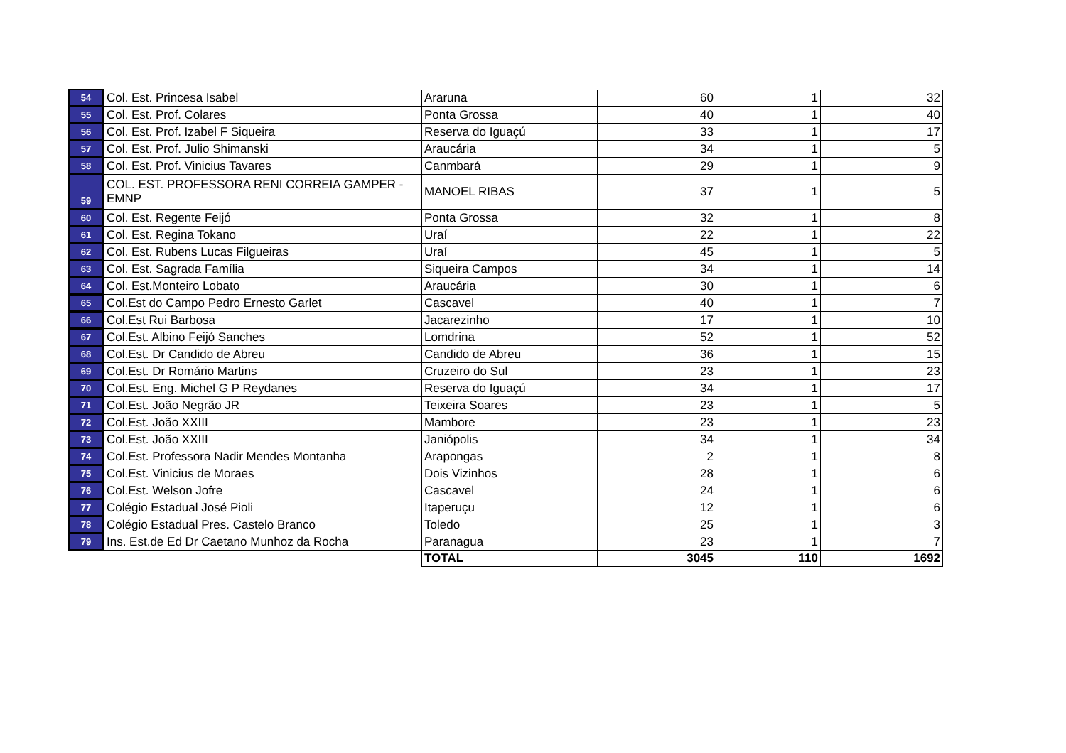| 54 | Col. Est. Princesa Isabel | Araruna | 60 | 1 | 32 |
| 55 | Col. Est. Prof. Colares | Ponta Grossa | 40 | 1 | 40 |
| 56 | Col. Est. Prof. Izabel F Siqueira | Reserva do Iguaçú | 33 | 1 | 17 |
| 57 | Col. Est. Prof. Julio Shimanski | Araucária | 34 | 1 | 5 |
| 58 | Col. Est. Prof. Vinicius Tavares | Canmbará | 29 | 1 | 9 |
| 59 | COL. EST. PROFESSORA RENI CORREIA GAMPER - EMNP | MANOEL RIBAS | 37 | 1 | 5 |
| 60 | Col. Est. Regente Feijó | Ponta Grossa | 32 | 1 | 8 |
| 61 | Col. Est. Regina Tokano | Uraí | 22 | 1 | 22 |
| 62 | Col. Est. Rubens Lucas Filgueiras | Uraí | 45 | 1 | 5 |
| 63 | Col. Est. Sagrada Família | Siqueira Campos | 34 | 1 | 14 |
| 64 | Col. Est.Monteiro Lobato | Araucária | 30 | 1 | 6 |
| 65 | Col.Est do Campo Pedro Ernesto Garlet | Cascavel | 40 | 1 | 7 |
| 66 | Col.Est Rui Barbosa | Jacarezinho | 17 | 1 | 10 |
| 67 | Col.Est. Albino Feijó Sanches | Lomdrina | 52 | 1 | 52 |
| 68 | Col.Est. Dr Candido de Abreu | Candido de Abreu | 36 | 1 | 15 |
| 69 | Col.Est. Dr Romário Martins | Cruzeiro do Sul | 23 | 1 | 23 |
| 70 | Col.Est. Eng. Michel G P Reydanes | Reserva do Iguaçú | 34 | 1 | 17 |
| 71 | Col.Est. João Negrão JR | Teixeira Soares | 23 | 1 | 5 |
| 72 | Col.Est. João XXIII | Mambore | 23 | 1 | 23 |
| 73 | Col.Est. João XXIII | Janiópolis | 34 | 1 | 34 |
| 74 | Col.Est. Professora Nadir Mendes Montanha | Arapongas | 2 | 1 | 8 |
| 75 | Col.Est. Vinicius de Moraes | Dois Vizinhos | 28 | 1 | 6 |
| 76 | Col.Est. Welson Jofre | Cascavel | 24 | 1 | 6 |
| 77 | Colégio Estadual José Pioli | Itaperuçu | 12 | 1 | 6 |
| 78 | Colégio Estadual Pres. Castelo Branco | Toledo | 25 | 1 | 3 |
| 79 | Ins. Est.de Ed Dr Caetano Munhoz da Rocha | Paranagua | 23 | 1 | 7 |
| | | TOTAL | 3045 | 110 | 1692 |